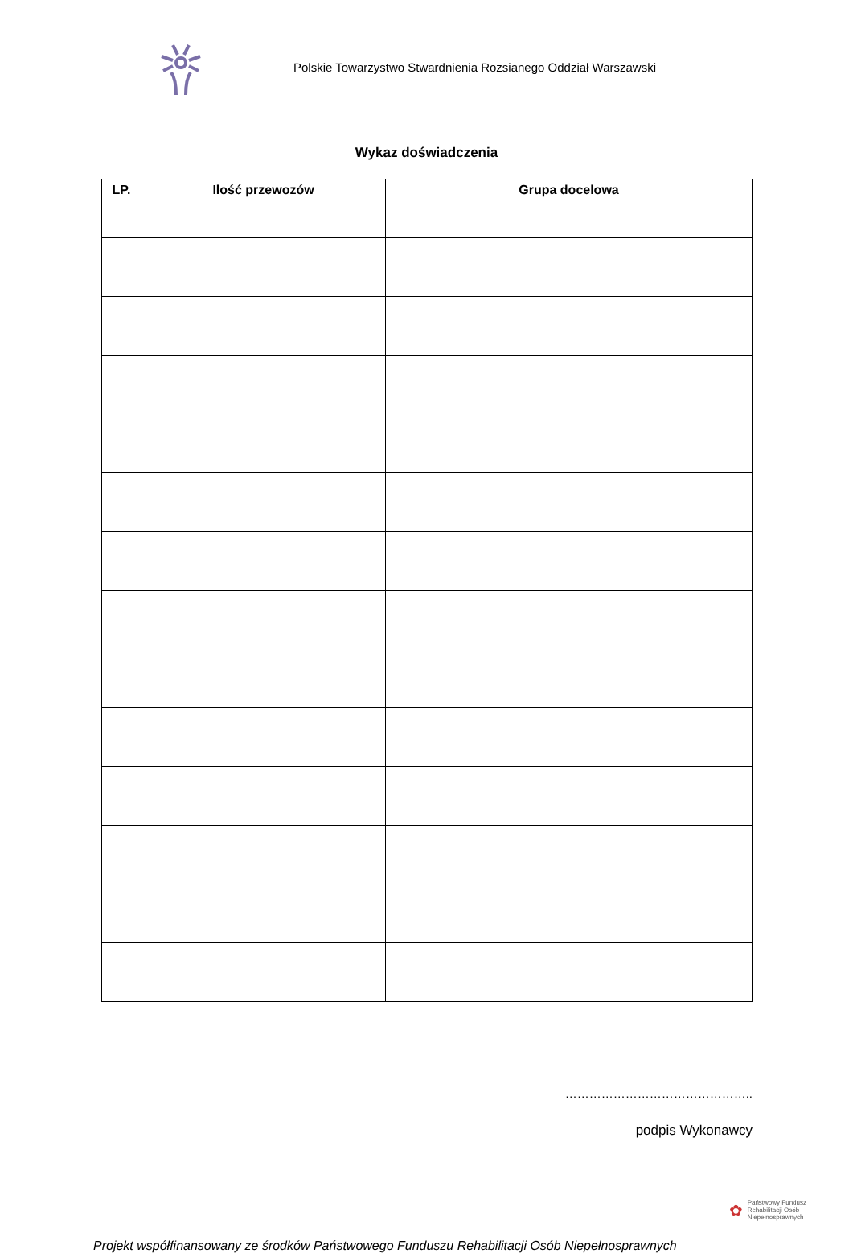Polskie Towarzystwo Stwardnienia Rozsianego Oddział Warszawski
Wykaz doświadczenia
| LP. | Ilość przewozów | Grupa docelowa |
| --- | --- | --- |
………………………………………..
podpis Wykonawcy
✿
Państwowy Fundusz
Rehabilitacji Osób
Niepełnosprawnych
Projekt współfinansowany ze środków Państwowego Funduszu Rehabilitacji Osób Niepełnosprawnych